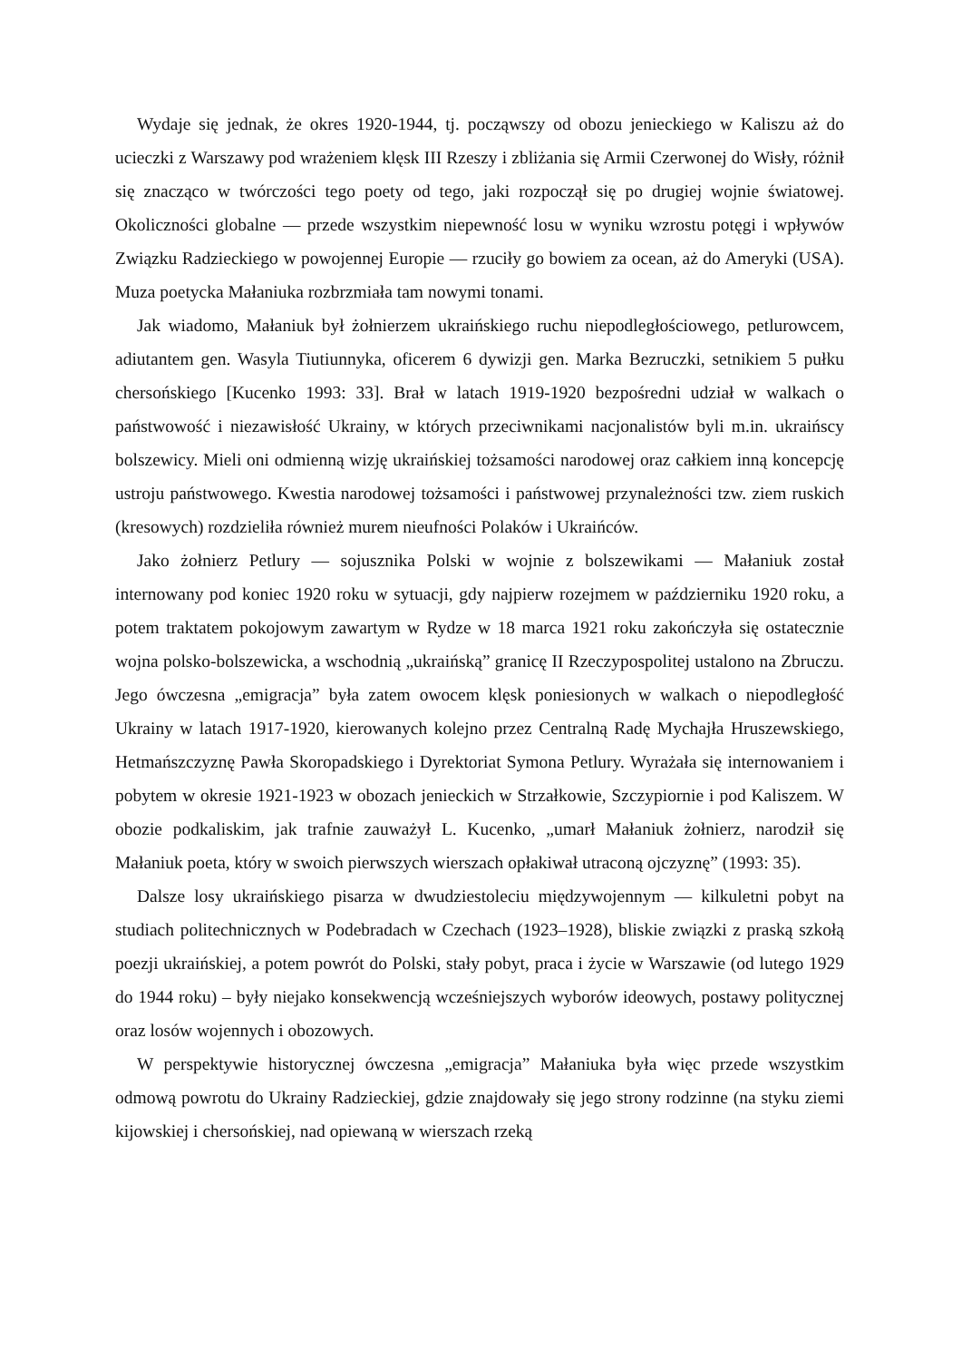Wydaje się jednak, że okres 1920-1944, tj. począwszy od obozu jenieckiego w Kaliszu aż do ucieczki z Warszawy pod wrażeniem klęsk III Rzeszy i zbliżania się Armii Czerwonej do Wisły, różnił się znacząco w twórczości tego poety od tego, jaki rozpoczął się po drugiej wojnie światowej. Okoliczności globalne — przede wszystkim niepewność losu w wyniku wzrostu potęgi i wpływów Związku Radzieckiego w powojennej Europie — rzuciły go bowiem za ocean, aż do Ameryki (USA). Muza poetycka Małaniuka rozbrzmiała tam nowymi tonami.
Jak wiadomo, Małaniuk był żołnierzem ukraińskiego ruchu niepodległościowego, petlurowcem, adiutantem gen. Wasyla Tiutiunnyka, oficerem 6 dywizji gen. Marka Bezruczki, setnikiem 5 pułku chersońskiego [Kucenko 1993: 33]. Brał w latach 1919-1920 bezpośredni udział w walkach o państwowość i niezawisłość Ukrainy, w których przeciwnikami nacjonalistów byli m.in. ukraińscy bolszewicy. Mieli oni odmienną wizję ukraińskiej tożsamości narodowej oraz całkiem inną koncepcję ustroju państwowego. Kwestia narodowej tożsamości i państwowej przynależności tzw. ziem ruskich (kresowych) rozdzieliła również murem nieufności Polaków i Ukraińców.
Jako żołnierz Petlury — sojusznika Polski w wojnie z bolszewikami — Małaniuk został internowany pod koniec 1920 roku w sytuacji, gdy najpierw rozejmem w październiku 1920 roku, a potem traktatem pokojowym zawartym w Rydze w 18 marca 1921 roku zakończyła się ostatecznie wojna polsko-bolszewicka, a wschodnią „ukraińską” granicę II Rzeczypospolitej ustalono na Zbruczu. Jego ówczesna „emigracja” była zatem owocem klęsk poniesionych w walkach o niepodległość Ukrainy w latach 1917-1920, kierowanych kolejno przez Centralną Radę Mychajła Hruszewskiego, Hetmańszczyznę Pawła Skoropadskiego i Dyrektoriat Symona Petlury. Wyrażała się internowaniem i pobytem w okresie 1921-1923 w obozach jenieckich w Strzałkowie, Szczypiornie i pod Kaliszem. W obozie podkaliskim, jak trafnie zauważył L. Kucenko, „umarł Małaniuk żołnierz, narodził się Małaniuk poeta, który w swoich pierwszych wierszach opłakiwał utraconą ojczyznę” (1993: 35).
Dalsze losy ukraińskiego pisarza w dwudziestoleciu międzywojennym — kilkuletni pobyt na studiach politechnicznych w Podebradach w Czechach (1923–1928), bliskie związki z praską szkołą poezji ukraińskiej, a potem powrót do Polski, stały pobyt, praca i życie w Warszawie (od lutego 1929 do 1944 roku) – były niejako konsekwencją wcześniejszych wyborów ideowych, postawy politycznej oraz losów wojennych i obozowych.
W perspektywie historycznej ówczesna „emigracja” Małaniuka była więc przede wszystkim odmową powrotu do Ukrainy Radzieckiej, gdzie znajdowały się jego strony rodzinne (na styku ziemi kijowskiej i chersońskiej, nad opiewaną w wierszach rzeką